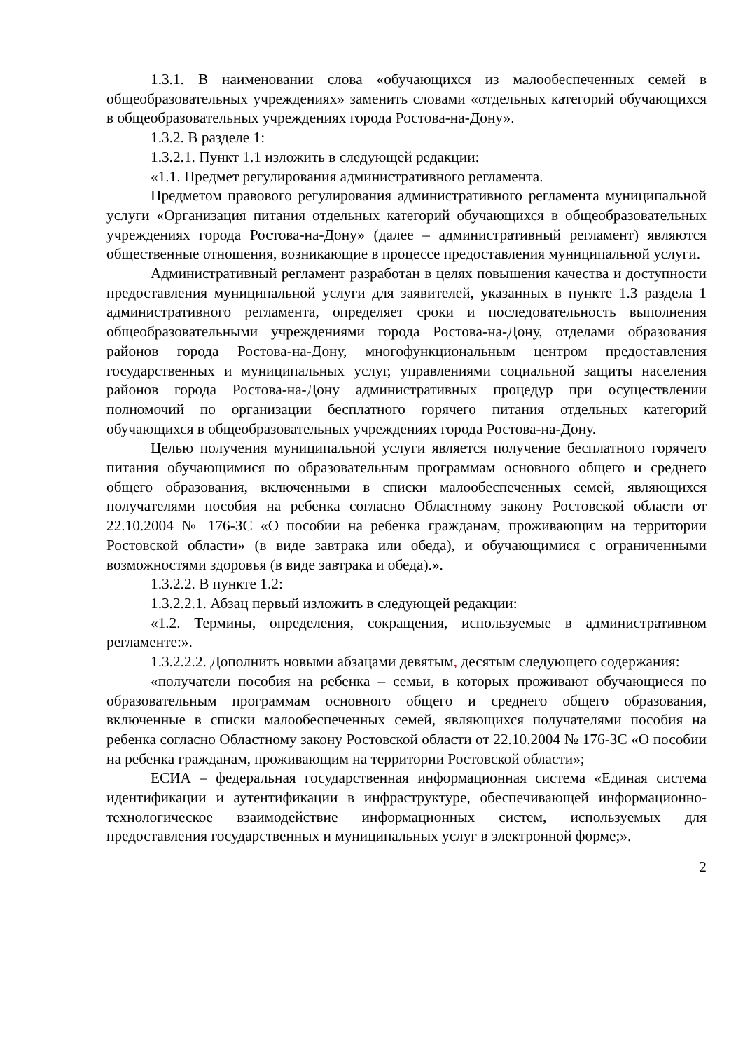1.3.1. В наименовании слова «обучающихся из малообеспеченных семей в общеобразовательных учреждениях» заменить словами «отдельных категорий обучающихся в общеобразовательных учреждениях города Ростова-на-Дону».
1.3.2. В разделе 1:
1.3.2.1. Пункт 1.1 изложить в следующей редакции:
«1.1. Предмет регулирования административного регламента.
Предметом правового регулирования административного регламента муниципальной услуги «Организация питания отдельных категорий обучающихся в общеобразовательных учреждениях города Ростова-на-Дону» (далее – административный регламент) являются общественные отношения, возникающие в процессе предоставления муниципальной услуги.
Административный регламент разработан в целях повышения качества и доступности предоставления муниципальной услуги для заявителей, указанных в пункте 1.3 раздела 1 административного регламента, определяет сроки и последовательность выполнения общеобразовательными учреждениями города Ростова-на-Дону, отделами образования районов города Ростова-на-Дону, многофункциональным центром предоставления государственных и муниципальных услуг, управлениями социальной защиты населения районов города Ростова-на-Дону административных процедур при осуществлении полномочий по организации бесплатного горячего питания отдельных категорий обучающихся в общеобразовательных учреждениях города Ростова-на-Дону.
Целью получения муниципальной услуги является получение бесплатного горячего питания обучающимися по образовательным программам основного общего и среднего общего образования, включенными в списки малообеспеченных семей, являющихся получателями пособия на ребенка согласно Областному закону Ростовской области от 22.10.2004 № 176-ЗС «О пособии на ребенка гражданам, проживающим на территории Ростовской области» (в виде завтрака или обеда), и обучающимися с ограниченными возможностями здоровья (в виде завтрака и обеда).».
1.3.2.2. В пункте 1.2:
1.3.2.2.1. Абзац первый изложить в следующей редакции:
«1.2. Термины, определения, сокращения, используемые в административном регламенте:».
1.3.2.2.2. Дополнить новыми абзацами девятым, десятым следующего содержания:
«получатели пособия на ребенка – семьи, в которых проживают обучающиеся по образовательным программам основного общего и среднего общего образования, включенные в списки малообеспеченных семей, являющихся получателями пособия на ребенка согласно Областному закону Ростовской области от 22.10.2004 № 176-ЗС «О пособии на ребенка гражданам, проживающим на территории Ростовской области»;
ЕСИА – федеральная государственная информационная система «Единая система идентификации и аутентификации в инфраструктуре, обеспечивающей информационно-технологическое взаимодействие информационных систем, используемых для предоставления государственных и муниципальных услуг в электронной форме;».
2